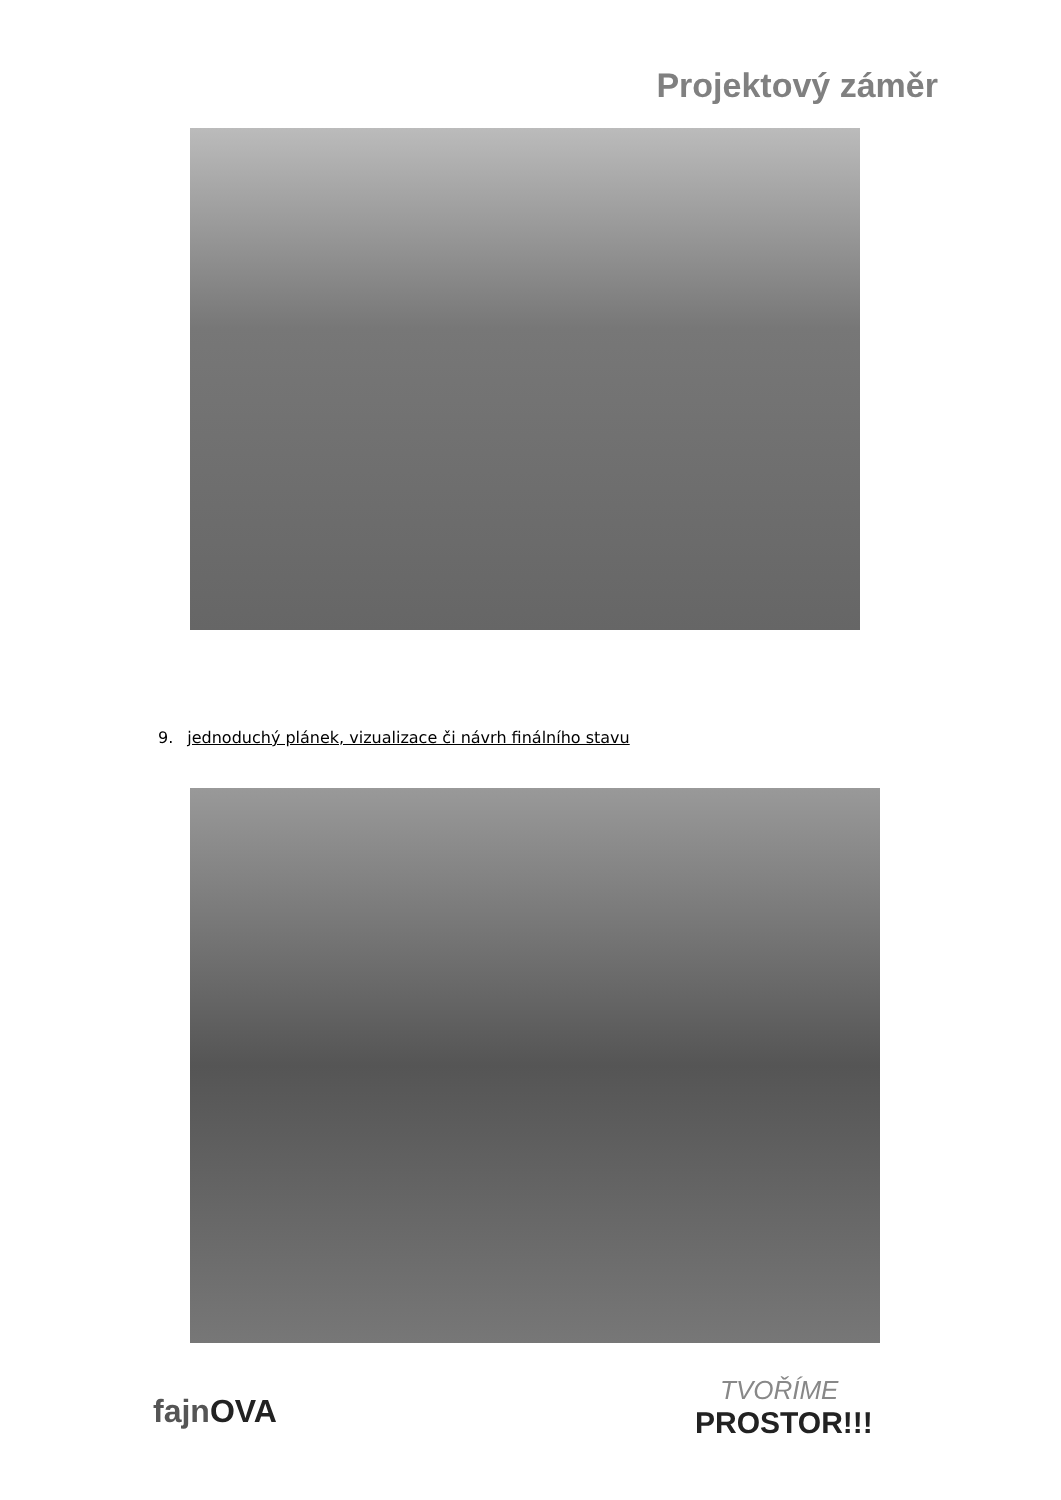Projektový záměr
9. jednoduchý plánek, vizualizace či návrh finálního stavu
fajnOVA
TVOŘÍME
PROSTOR!!!